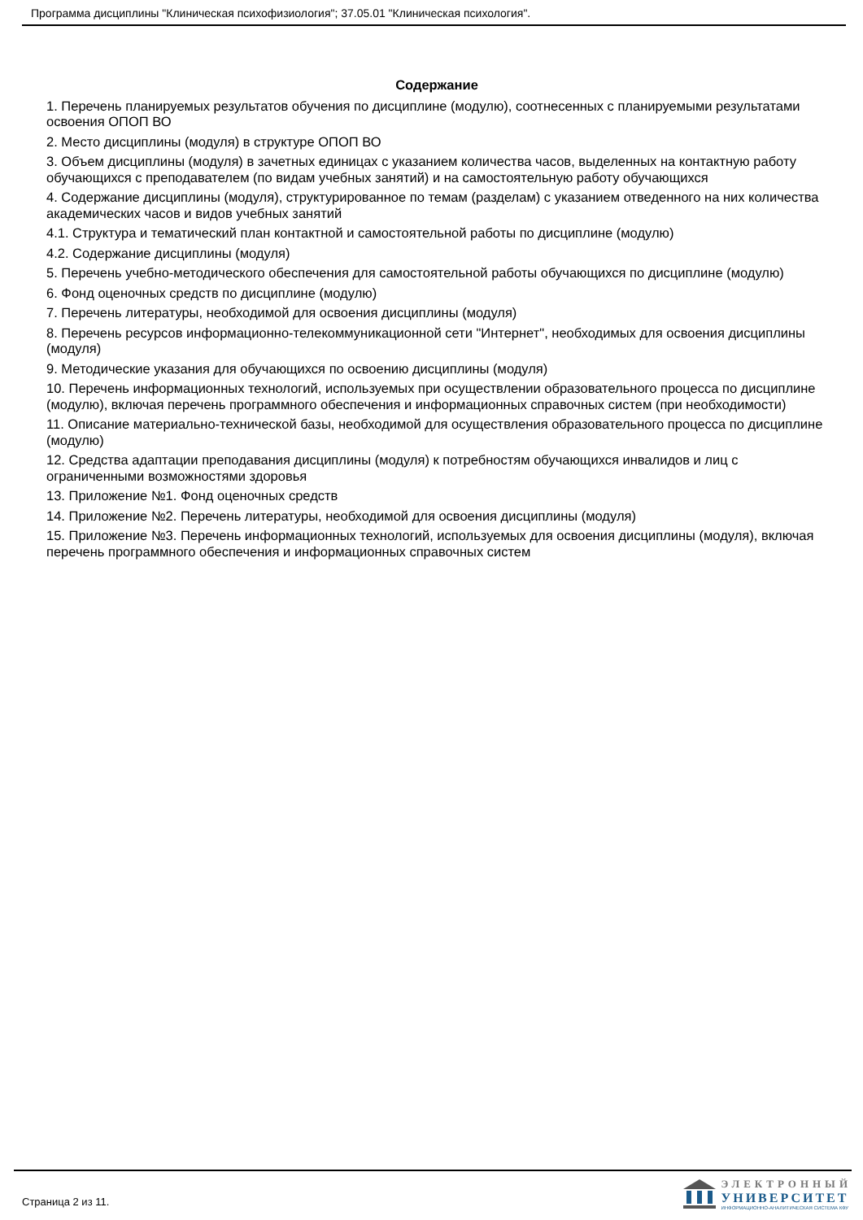Программа дисциплины "Клиническая психофизиология"; 37.05.01 "Клиническая психология".
Содержание
1. Перечень планируемых результатов обучения по дисциплине (модулю), соотнесенных с планируемыми результатами освоения ОПОП ВО
2. Место дисциплины (модуля) в структуре ОПОП ВО
3. Объем дисциплины (модуля) в зачетных единицах с указанием количества часов, выделенных на контактную работу обучающихся с преподавателем (по видам учебных занятий) и на самостоятельную работу обучающихся
4. Содержание дисциплины (модуля), структурированное по темам (разделам) с указанием отведенного на них количества академических часов и видов учебных занятий
4.1. Структура и тематический план контактной и самостоятельной работы по дисциплине (модулю)
4.2. Содержание дисциплины (модуля)
5. Перечень учебно-методического обеспечения для самостоятельной работы обучающихся по дисциплине (модулю)
6. Фонд оценочных средств по дисциплине (модулю)
7. Перечень литературы, необходимой для освоения дисциплины (модуля)
8. Перечень ресурсов информационно-телекоммуникационной сети "Интернет", необходимых для освоения дисциплины (модуля)
9. Методические указания для обучающихся по освоению дисциплины (модуля)
10. Перечень информационных технологий, используемых при осуществлении образовательного процесса по дисциплине (модулю), включая перечень программного обеспечения и информационных справочных систем (при необходимости)
11. Описание материально-технической базы, необходимой для осуществления образовательного процесса по дисциплине (модулю)
12. Средства адаптации преподавания дисциплины (модуля) к потребностям обучающихся инвалидов и лиц с ограниченными возможностями здоровья
13. Приложение №1. Фонд оценочных средств
14. Приложение №2. Перечень литературы, необходимой для освоения дисциплины (модуля)
15. Приложение №3. Перечень информационных технологий, используемых для освоения дисциплины (модуля), включая перечень программного обеспечения и информационных справочных систем
Страница 2 из 11.
ЭЛЕКТРОННЫЙ
УНИВЕРСИТЕТ
ИНФОРМАЦИОННО-АНАЛИТИЧЕСКАЯ СИСТЕМА КФУ